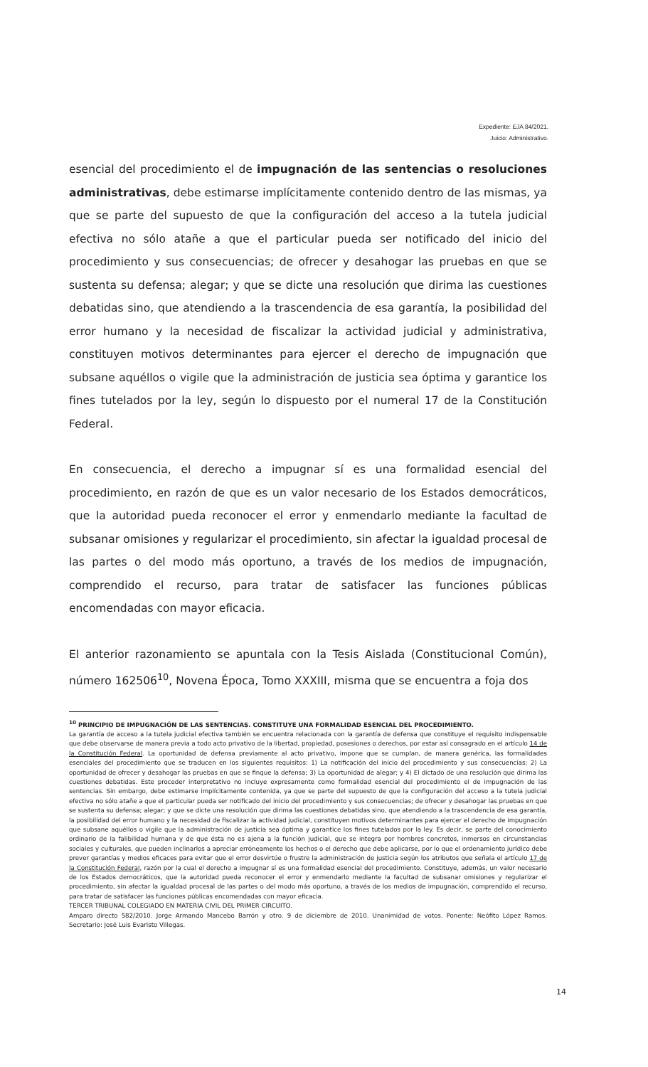Expediente: EJA 84/2021.
Juicio: Administrativo.
esencial del procedimiento el de impugnación de las sentencias o resoluciones administrativas, debe estimarse implícitamente contenido dentro de las mismas, ya que se parte del supuesto de que la configuración del acceso a la tutela judicial efectiva no sólo atañe a que el particular pueda ser notificado del inicio del procedimiento y sus consecuencias; de ofrecer y desahogar las pruebas en que se sustenta su defensa; alegar; y que se dicte una resolución que dirima las cuestiones debatidas sino, que atendiendo a la trascendencia de esa garantía, la posibilidad del error humano y la necesidad de fiscalizar la actividad judicial y administrativa, constituyen motivos determinantes para ejercer el derecho de impugnación que subsane aquéllos o vigile que la administración de justicia sea óptima y garantice los fines tutelados por la ley, según lo dispuesto por el numeral 17 de la Constitución Federal.
En consecuencia, el derecho a impugnar sí es una formalidad esencial del procedimiento, en razón de que es un valor necesario de los Estados democráticos, que la autoridad pueda reconocer el error y enmendarlo mediante la facultad de subsanar omisiones y regularizar el procedimiento, sin afectar la igualdad procesal de las partes o del modo más oportuno, a través de los medios de impugnación, comprendido el recurso, para tratar de satisfacer las funciones públicas encomendadas con mayor eficacia.
El anterior razonamiento se apuntala con la Tesis Aislada (Constitucional Común), número 162506<sup>10</sup>, Novena Época, Tomo XXXIII, misma que se encuentra a foja dos
<sup>10</sup> PRINCIPIO DE IMPUGNACIÓN DE LAS SENTENCIAS. CONSTITUYE UNA FORMALIDAD ESENCIAL DEL PROCEDIMIENTO.
La garantía de acceso a la tutela judicial efectiva también se encuentra relacionada con la garantía de defensa que constituye el requisito indispensable que debe observarse de manera previa a todo acto privativo de la libertad, propiedad, posesiones o derechos, por estar así consagrado en el artículo 14 de la Constitución Federal. La oportunidad de defensa previamente al acto privativo, impone que se cumplan, de manera genérica, las formalidades esenciales del procedimiento que se traducen en los siguientes requisitos: 1) La notificación del inicio del procedimiento y sus consecuencias; 2) La oportunidad de ofrecer y desahogar las pruebas en que se finque la defensa; 3) La oportunidad de alegar; y 4) El dictado de una resolución que dirima las cuestiones debatidas. Este proceder interpretativo no incluye expresamente como formalidad esencial del procedimiento el de impugnación de las sentencias. Sin embargo, debe estimarse implícitamente contenida, ya que se parte del supuesto de que la configuración del acceso a la tutela judicial efectiva no sólo atañe a que el particular pueda ser notificado del inicio del procedimiento y sus consecuencias; de ofrecer y desahogar las pruebas en que se sustenta su defensa; alegar; y que se dicte una resolución que dirima las cuestiones debatidas sino, que atendiendo a la trascendencia de esa garantía, la posibilidad del error humano y la necesidad de fiscalizar la actividad judicial, constituyen motivos determinantes para ejercer el derecho de impugnación que subsane aquéllos o vigile que la administración de justicia sea óptima y garantice los fines tutelados por la ley. Es decir, se parte del conocimiento ordinario de la falibilidad humana y de que ésta no es ajena a la función judicial, que se integra por hombres concretos, inmersos en circunstancias sociales y culturales, que pueden inclinarlos a apreciar erróneamente los hechos o el derecho que debe aplicarse, por lo que el ordenamiento jurídico debe prever garantías y medios eficaces para evitar que el error desvirtúe o frustre la administración de justicia según los atributos que señala el artículo 17 de la Constitución Federal, razón por la cual el derecho a impugnar sí es una formalidad esencial del procedimiento. Constituye, además, un valor necesario de los Estados democráticos, que la autoridad pueda reconocer el error y enmendarlo mediante la facultad de subsanar omisiones y regularizar el procedimiento, sin afectar la igualdad procesal de las partes o del modo más oportuno, a través de los medios de impugnación, comprendido el recurso, para tratar de satisfacer las funciones públicas encomendadas con mayor eficacia.
TERCER TRIBUNAL COLEGIADO EN MATERIA CIVIL DEL PRIMER CIRCUITO.
Amparo directo 582/2010. Jorge Armando Mancebo Barrón y otro. 9 de diciembre de 2010. Unanimidad de votos. Ponente: Neófito López Ramos. Secretario: José Luis Evaristo Villegas.
14